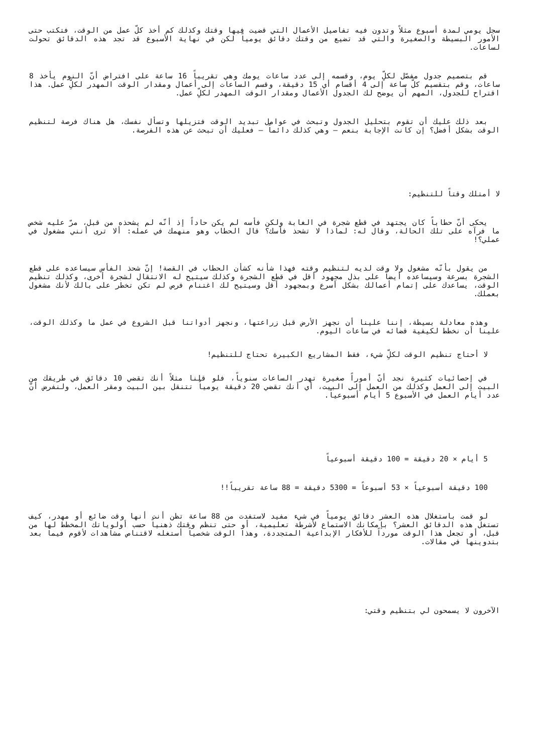سجل يومي لمدة أسبوع مثلاً وتدون فيه تفاصيل الأعمال التي قضيت فيها وقتك وكذلك كم أخذ كلّ عمل من الوقت، فتكتب حتى الأمور البسيطة والصغيرة والتي قد تضيع من وقتك دقائق يومياً لكن في نهاية الأسبوع قد تجد هذه الدقائق تحولت لساعات.
قم بتصميم جدول مفصّل لكلِّ يوم، وقسمه إلى عدد ساعات يومك وهي تقريباً 16 ساعة على افتراض أنّ النوم يأخذ 8 ساعات، وقم بتقسيم كلّ ساعة إلى 4 أقسام أي 15 دقيقة، وقسم الساعات إلى أعمال ومقدار الوقت المهدر لكلِّ عمل. هذا اقتراح للجدول، المهم أن يوضح لك الجدول الأعمال ومقدار الوقت المهدر لكلِّ عمل.
بعد ذلك عليك أن تقوم بتحليل الجدول وتبحث في عوامل تبديد الوقت فتزيلها وتسأل نفسك، هل هناك فرصة لتنظيم الوقت بشكل أفضل؟ إن كانت الإجابة بنعم – وهي كذلك دائماً – فعليك أن تبحث عن هذه الفرصة.
لا أمتلك وقتاً للتنظيم:
يحكى أنّ حطاباً كان يجتهد في قطع شجرة في الغابة ولكن فأسه لم يكن حاداً إذ أنّه لم يشحذه من قبل، مرّ عليه شخص ما فرآه على تلك الحالة، وقال له: لماذا لا تشحذ فأسك؟ قال الحطاب وهو منهمك في عمله: ألا ترى أنني مشغول في عملي؟!
من يقول بأنّه مشغول ولا وقت لديه لتنظيم وقته فهذا شأنه كشأن الحطاب في القصة! إنّ شحذ الفأس سيساعده على قطع الشجرة بسرعة وسيساعده أيضاً على بذل مجهود أقل في قطع الشجرة وكذلك سيتيح له الانتقال لشجرة أخرى، وكذلك تنظيم الوقت، يساعدك على إتمام أعمالك بشكل أسرع وبمجهود أقل وسيتيح لك اغتنام فرص لم تكن تخطر على بالك لأنك مشغول بعملك.
وهذه معادلة بسيطة، إننا علينا أن نجهز الأرض قبل زراعتها، ونجهز أدواتنا قبل الشروع في عمل ما وكذلك الوقت، علينا أن نخطط لكيفية قضائه في ساعات اليوم.
لا أحتاج تنظيم الوقت لكلِّ شيء، فقط المشاريع الكبيرة تحتاج للتنظيم!
في إحصائيات كثيرة نجد أنّ أموراً صغيرة تهدر الساعات سنوياً، فلو قلنا مثلاً أنك تقضي 10 دقائق في طريقك من البيت إلى العمل وكذلك من العمل إلى البيت، أي أنك تقضي 20 دقيقة يومياً تتنقل بين البيت ومقر العمل، ولنفرض أنّ عدد أيام العمل في الأسبوع 5 أيام أسبوعياً.
5 أيام × 20 دقيقة = 100 دقيقة أسبوعياً
100 دقيقة أسبوعياً × 53 أسبوعاً = 5300 دقيقة = 88 ساعة تقريباً!!
لو قمت باستغلال هذه العشر دقائق يومياً في شيء مفيد لاستفدت من 88 ساعة تظن أنت أنها وقت ضائع أو مهدر، كيف تستغل هذه الدقائق العشر؟ بإمكانك الاستماع لأشرطة تعليمية، أو حتى تنظم وقتك ذهنياً حسب أولوياتك المخطط لها من قبل، أو تجعل هذا الوقت مورداً للأفكار الإبداعية المتجددة، وهذا الوقت شخصياً أستغله لاقتناص مشاهدات لأقوم فيما بعد بتدوينها في مقالات.
الآخرون لا يسمحون لي بتنظيم وقتي: